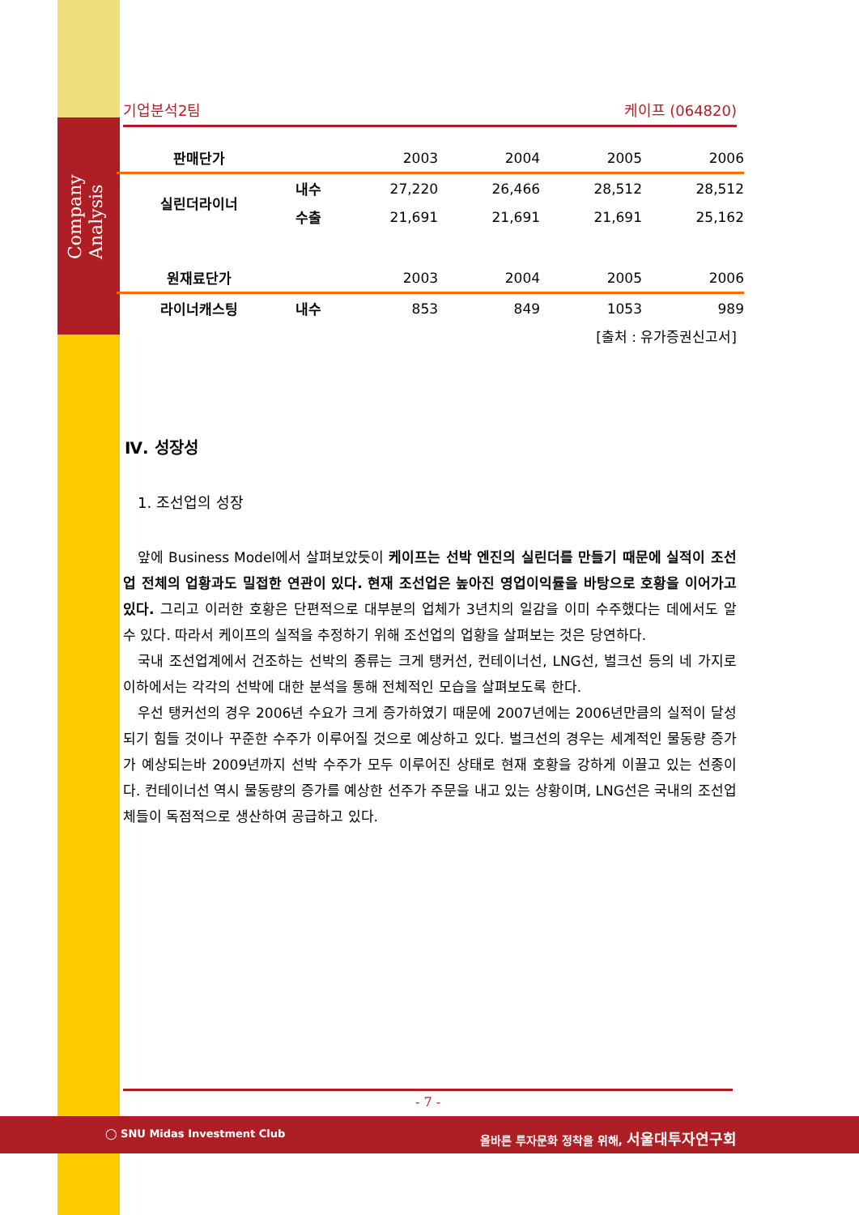Company Analysis
기업분석2팀 케이프 (064820)
| 판매단가 | | 2003 | 2004 | 2005 | 2006 |
| --- | --- | --- | --- | --- | --- |
| 실린더라이너 | 내수 | 27,220 | 26,466 | 28,512 | 28,512 |
| | 수출 | 21,691 | 21,691 | 21,691 | 25,162 |
| 원재료단가 | | 2003 | 2004 | 2005 | 2006 |
| 라이너캐스팅 | 내수 | 853 | 849 | 1053 | 989 |
[출처 : 유가증권신고서]
Ⅳ. 성장성
1. 조선업의 성장
앞에 Business Model에서 살펴보았듯이 케이프는 선박 엔진의 실린더를 만들기 때문에 실적이 조선업 전체의 업황과도 밀접한 연관이 있다. 현재 조선업은 높아진 영업이익률을 바탕으로 호황을 이어가고 있다. 그리고 이러한 호황은 단편적으로 대부분의 업체가 3년치의 일감을 이미 수주했다는 데에서도 알 수 있다. 따라서 케이프의 실적을 추정하기 위해 조선업의 업황을 살펴보는 것은 당연하다.
국내 조선업계에서 건조하는 선박의 종류는 크게 탱커선, 컨테이너선, LNG선, 벌크선 등의 네 가지로 이하에서는 각각의 선박에 대한 분석을 통해 전체적인 모습을 살펴보도록 한다.
우선 탱커선의 경우 2006년 수요가 크게 증가하였기 때문에 2007년에는 2006년만큼의 실적이 달성되기 힘들 것이나 꾸준한 수주가 이루어질 것으로 예상하고 있다. 벌크선의 경우는 세계적인 물동량 증가가 예상되는바 2009년까지 선박 수주가 모두 이루어진 상태로 현재 호황을 강하게 이끌고 있는 선종이다. 컨테이너선 역시 물동량의 증가를 예상한 선주가 주문을 내고 있는 상황이며, LNG선은 국내의 조선업체들이 독점적으로 생산하여 공급하고 있다.
- 7 -
◯ SNU Midas Investment Club
올바른 투자문화 정착을 위해, 서울대투자연구회